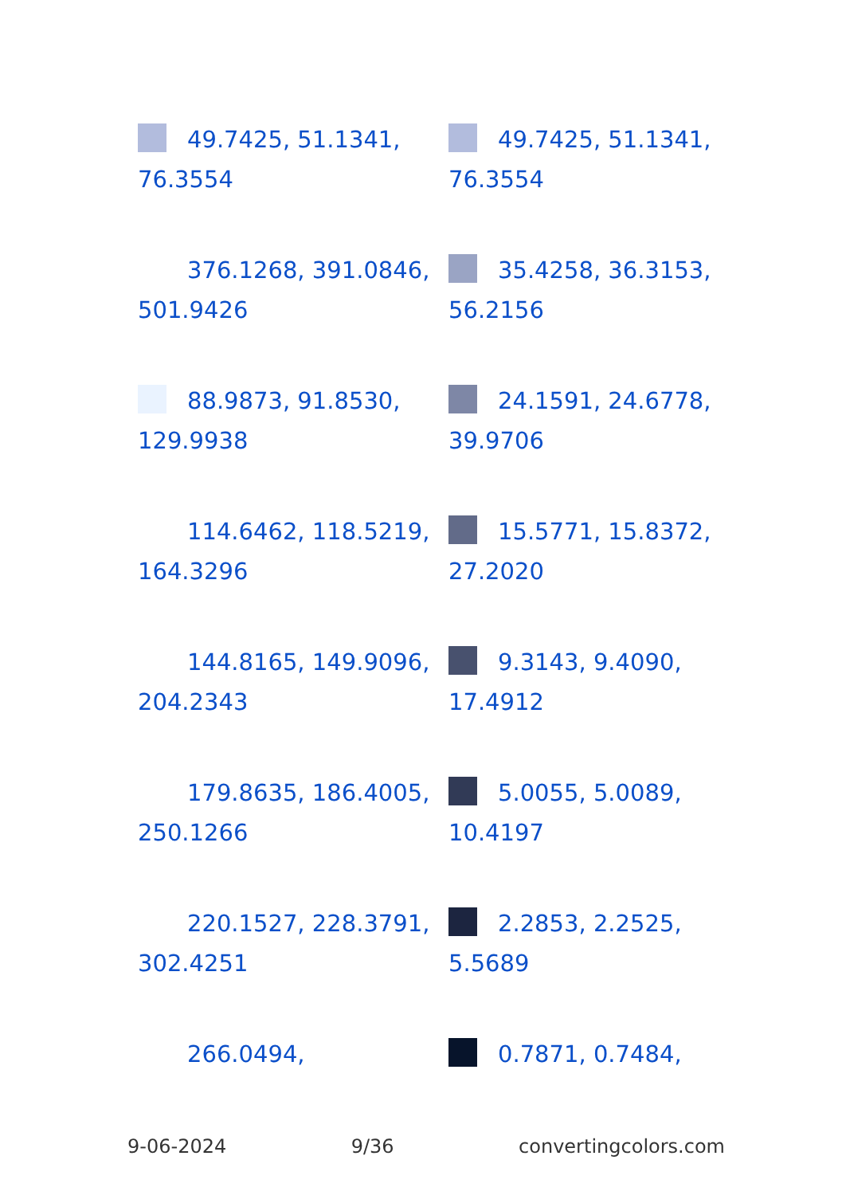49.7425, 51.1341, 76.3554
49.7425, 51.1341, 76.3554
376.1268, 391.0846, 501.9426
35.4258, 36.3153, 56.2156
88.9873, 91.8530, 129.9938
24.1591, 24.6778, 39.9706
114.6462, 118.5219, 164.3296
15.5771, 15.8372, 27.2020
144.8165, 149.9096, 204.2343
9.3143, 9.4090, 17.4912
179.8635, 186.4005, 250.1266
5.0055, 5.0089, 10.4197
220.1527, 228.3791, 302.4251
2.2853, 2.2525, 5.5689
266.0494,
0.7871, 0.7484,
9-06-2024 9/36 convertingcolors.com